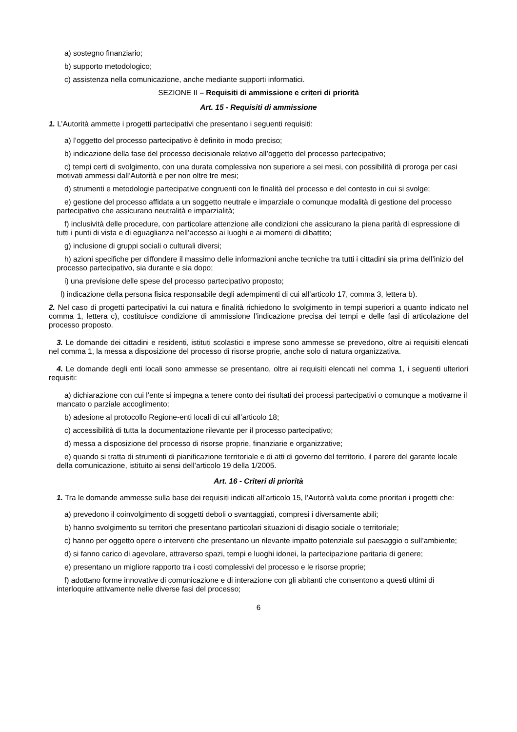a) sostegno finanziario;
b) supporto metodologico;
c) assistenza nella comunicazione, anche mediante supporti informatici.
SEZIONE II – Requisiti di ammissione e criteri di priorità
Art. 15 - Requisiti di ammissione
1. L’Autorità ammette i progetti partecipativi che presentano i seguenti requisiti:
a) l’oggetto del processo partecipativo è definito in modo preciso;
b) indicazione della fase del processo decisionale relativo all’oggetto del processo partecipativo;
c) tempi certi di svolgimento, con una durata complessiva non superiore a sei mesi, con possibilità di proroga per casi motivati ammessi dall’Autorità e per non oltre tre mesi;
d) strumenti e metodologie partecipative congruenti con le finalità del processo e del contesto in cui si svolge;
e) gestione del processo affidata a un soggetto neutrale e imparziale o comunque modalità di gestione del processo partecipativo che assicurano neutralità e imparzialità;
f) inclusività delle procedure, con particolare attenzione alle condizioni che assicurano la piena parità di espressione di tutti i punti di vista e di eguaglianza nell’accesso ai luoghi e ai momenti di dibattito;
g) inclusione di gruppi sociali o culturali diversi;
h) azioni specifiche per diffondere il massimo delle informazioni anche tecniche tra tutti i cittadini sia prima dell’inizio del processo partecipativo, sia durante e sia dopo;
i) una previsione delle spese del processo partecipativo proposto;
l) indicazione della persona fisica responsabile degli adempimenti di cui all’articolo 17, comma 3, lettera b).
2. Nel caso di progetti partecipativi la cui natura e finalità richiedono lo svolgimento in tempi superiori a quanto indicato nel comma 1, lettera c), costituisce condizione di ammissione l’indicazione precisa dei tempi e delle fasi di articolazione del processo proposto.
3. Le domande dei cittadini e residenti, istituti scolastici e imprese sono ammesse se prevedono, oltre ai requisiti elencati nel comma 1, la messa a disposizione del processo di risorse proprie, anche solo di natura organizzativa.
4. Le domande degli enti locali sono ammesse se presentano, oltre ai requisiti elencati nel comma 1, i seguenti ulteriori requisiti:
a) dichiarazione con cui l’ente si impegna a tenere conto dei risultati dei processi partecipativi o comunque a motivarne il mancato o parziale accoglimento;
b) adesione al protocollo Regione-enti locali di cui all’articolo 18;
c) accessibilità di tutta la documentazione rilevante per il processo partecipativo;
d) messa a disposizione del processo di risorse proprie, finanziarie e organizzative;
e) quando si tratta di strumenti di pianificazione territoriale e di atti di governo del territorio, il parere del garante locale della comunicazione, istituito ai sensi dell’articolo 19 della 1/2005.
Art. 16 - Criteri di priorità
1. Tra le domande ammesse sulla base dei requisiti indicati all’articolo 15, l’Autorità valuta come prioritari i progetti che:
a) prevedono il coinvolgimento di soggetti deboli o svantaggiati, compresi i diversamente abili;
b) hanno svolgimento su territori che presentano particolari situazioni di disagio sociale o territoriale;
c) hanno per oggetto opere o interventi che presentano un rilevante impatto potenziale sul paesaggio o sull’ambiente;
d) si fanno carico di agevolare, attraverso spazi, tempi e luoghi idonei, la partecipazione paritaria di genere;
e) presentano un migliore rapporto tra i costi complessivi del processo e le risorse proprie;
f) adottano forme innovative di comunicazione e di interazione con gli abitanti che consentono a questi ultimi di interloquire attivamente nelle diverse fasi del processo;
6